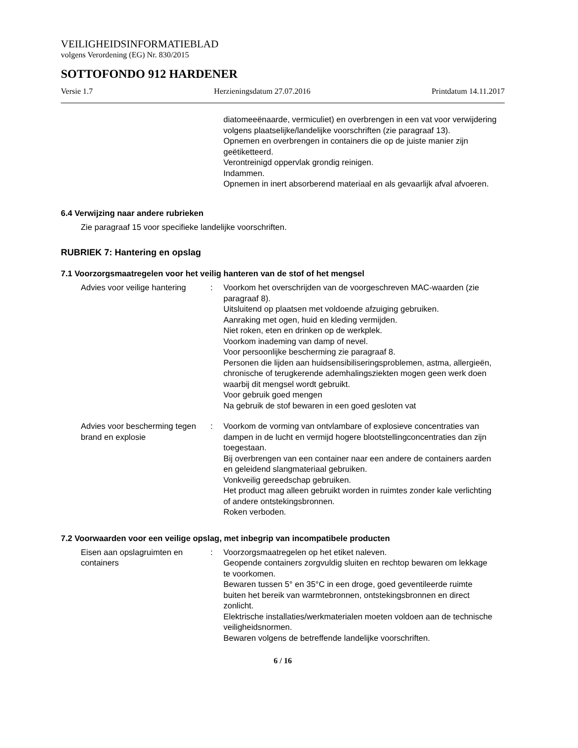VEILIGHEIDSINFORMATIEBLAD
volgens Verordening (EG) Nr. 830/2015
SOTTOFONDO 912 HARDENER
Versie 1.7 Herzieningsdatum 27.07.2016 Printdatum 14.11.2017
diatomeeënaarde, vermiculiet) en overbrengen in een vat voor verwijdering volgens plaatselijke/landelijke voorschriften (zie paragraaf 13).
Opnemen en overbrengen in containers die op de juiste manier zijn geëtiketteerd.
Verontreinigd oppervlak grondig reinigen.
Indammen.
Opnemen in inert absorberend materiaal en als gevaarlijk afval afvoeren.
6.4 Verwijzing naar andere rubrieken
Zie paragraaf 15 voor specifieke landelijke voorschriften.
RUBRIEK 7: Hantering en opslag
7.1 Voorzorgsmaatregelen voor het veilig hanteren van de stof of het mengsel
Advies voor veilige hantering
: Voorkom het overschrijden van de voorgeschreven MAC-waarden (zie paragraaf 8).
Uitsluitend op plaatsen met voldoende afzuiging gebruiken.
Aanraking met ogen, huid en kleding vermijden.
Niet roken, eten en drinken op de werkplek.
Voorkom inademing van damp of nevel.
Voor persoonlijke bescherming zie paragraaf 8.
Personen die lijden aan huidsensibiliseringsproblemen, astma, allergieën, chronische of terugkerende ademhalingsziekten mogen geen werk doen waarbij dit mengsel wordt gebruikt.
Voor gebruik goed mengen
Na gebruik de stof bewaren in een goed gesloten vat
Advies voor bescherming tegen brand en explosie
: Voorkom de vorming van ontvlambare of explosieve concentraties van dampen in de lucht en vermijd hogere blootstellingconcentraties dan zijn toegestaan.
Bij overbrengen van een container naar een andere de containers aarden en geleidend slangmateriaal gebruiken.
Vonkveilig gereedschap gebruiken.
Het product mag alleen gebruikt worden in ruimtes zonder kale verlichting of andere ontstekingsbronnen.
Roken verboden.
7.2 Voorwaarden voor een veilige opslag, met inbegrip van incompatibele producten
Eisen aan opslagruimten en containers
: Voorzorgsmaatregelen op het etiket naleven.
Geopende containers zorgvuldig sluiten en rechtop bewaren om lekkage te voorkomen.
Bewaren tussen 5° en 35°C in een droge, goed geventileerde ruimte buiten het bereik van warmtebronnen, ontstekingsbronnen en direct zonlicht.
Elektrische installaties/werkmaterialen moeten voldoen aan de technische veiligheidsnormen.
Bewaren volgens de betreffende landelijke voorschriften.
6 / 16